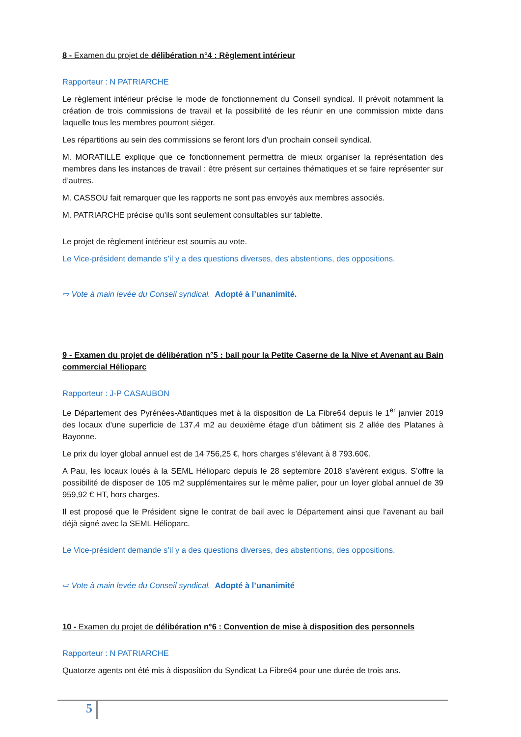8 - Examen du projet de délibération n°4 : Règlement intérieur
Rapporteur : N PATRIARCHE
Le règlement intérieur précise le mode de fonctionnement du Conseil syndical. Il prévoit notamment la création de trois commissions de travail et la possibilité de les réunir en une commission mixte dans laquelle tous les membres pourront siéger.
Les répartitions au sein des commissions se feront lors d’un prochain conseil syndical.
M. MORATILLE explique que ce fonctionnement permettra de mieux organiser la représentation des membres dans les instances de travail : être présent sur certaines thématiques et se faire représenter sur d’autres.
M. CASSOU fait remarquer que les rapports ne sont pas envoyés aux membres associés.
M. PATRIARCHE précise qu’ils sont seulement consultables sur tablette.
Le projet de règlement intérieur est soumis au vote.
Le Vice-président demande s’il y a des questions diverses, des abstentions, des oppositions.
⇨ Vote à main levée du Conseil syndical. Adopté à l’unanimité.
9 - Examen du projet de délibération n°5 : bail pour la Petite Caserne de la Nive et Avenant au Bain commercial Hélioparc
Rapporteur : J-P CASAUBON
Le Département des Pyrénées-Atlantiques met à la disposition de La Fibre64 depuis le 1<sup>er</sup> janvier 2019 des locaux d’une superficie de 137,4 m2 au deuxième étage d’un bâtiment sis 2 allée des Platanes à Bayonne.
Le prix du loyer global annuel est de 14 756,25 €, hors charges s’élevant à 8 793.60€.
A Pau, les locaux loués à la SEML Hélioparc depuis le 28 septembre 2018 s’avèrent exigus. S’offre la possibilité de disposer de 105 m2 supplémentaires sur le même palier, pour un loyer global annuel de 39 959,92 € HT, hors charges.
Il est proposé que le Président signe le contrat de bail avec le Département ainsi que l’avenant au bail déjà signé avec la SEML Hélioparc.
Le Vice-président demande s’il y a des questions diverses, des abstentions, des oppositions.
⇨ Vote à main levée du Conseil syndical. Adopté à l’unanimité
10 - Examen du projet de délibération n°6 : Convention de mise à disposition des personnels
Rapporteur : N PATRIARCHE
Quatorze agents ont été mis à disposition du Syndicat La Fibre64 pour une durée de trois ans.
5